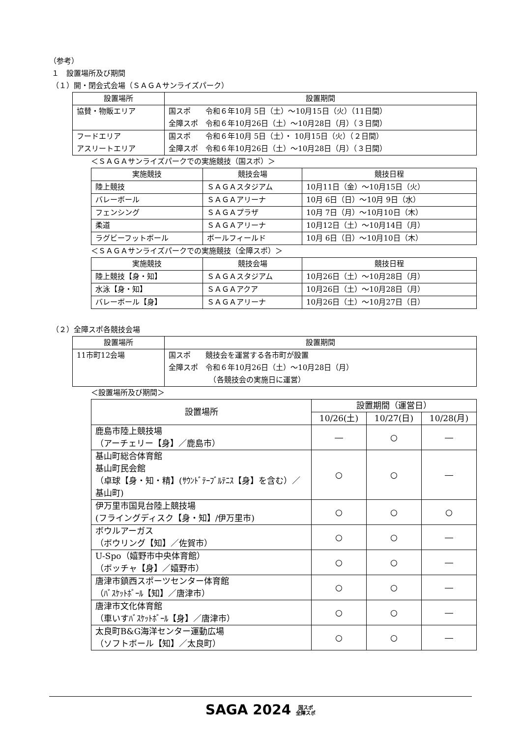（参考）
１　設置場所及び期間
（１）開・閉会式会場（ＳＡＧＡサンライズパーク）
| 設置場所 | 設置期間 |
| --- | --- |
| 協賛・物販エリア | 国スポ 令和６年10月 5日（土）～10月15日（火）（11日間） 全障スポ 令和６年10月26日（土）～10月28日（月）（３日間） |
| フードエリア アスリートエリア | 国スポ 令和６年10月 5日（土）・ 10月15日（火）（２日間） 全障スポ 令和６年10月26日（土）～10月28日（月）（３日間） |
＜ＳＡＧＡサンライズパークでの実施競技（国スポ）＞
| 実施競技 | 競技会場 | 競技日程 |
| --- | --- | --- |
| 陸上競技 | ＳＡＧＡスタジアム | 10月11日（金）～10月15日（火） |
| バレーボール | ＳＡＧＡアリーナ | 10月 6日（日）～10月 9日（水） |
| フェンシング | ＳＡＧＡプラザ | 10月 7日（月）～10月10日（木） |
| 柔道 | ＳＡＧＡアリーナ | 10月12日（土）～10月14日（月） |
| ラグビーフットボール | ボールフィールド | 10月 6日（日）～10月10日（木） |
＜ＳＡＧＡサンライズパークでの実施競技（全障スポ）＞
| 実施競技 | 競技会場 | 競技日程 |
| --- | --- | --- |
| 陸上競技【身・知】 | ＳＡＧＡスタジアム | 10月26日（土）～10月28日（月） |
| 水泳【身・知】 | ＳＡＧＡアクア | 10月26日（土）～10月28日（月） |
| バレーボール【身】 | ＳＡＧＡアリーナ | 10月26日（土）～10月27日（日） |
（２）全障スポ各競技会場
| 設置場所 | 設置期間 |
| --- | --- |
| 11市町12会場 | 国スポ 競技会を運営する各市町が設置 全障スポ 令和６年10月26日（土）～10月28日（月） （各競技会の実施日に運営） |
＜設置場所及び期間＞
| 設置場所 | 設置期間（運営日） | | |
| --- | --- | --- | --- |
| | 10/26(土) | 10/27(日) | 10/28(月) |
| 鹿島市陸上競技場 （アーチェリー【身】／鹿島市） | ― | ○ | ― |
| 基山町総合体育館 基山町民会館 （卓球【身・知・精】(ｻｳﾝﾄﾞﾃｰﾌﾞﾙﾃﾆｽ【身】を含む）／基山町) | ○ | ○ | ― |
| 伊万里市国見台陸上競技場 (フライングディスク【身・知】/伊万里市) | ○ | ○ | ○ |
| ボウルアーガス （ボウリング【知】／佐賀市） | ○ | ○ | ― |
| U-Spo（嬉野市中央体育館） （ボッチャ【身】／嬉野市） | ○ | ○ | ― |
| 唐津市鎮西スポーツセンター体育館 （ﾊﾞｽｹｯﾄﾎﾞｰﾙ【知】／唐津市） | ○ | ○ | ― |
| 唐津市文化体育館 （車いすﾊﾞｽｹｯﾄﾎﾞｰﾙ【身】／唐津市） | ○ | ○ | ― |
| 太良町B&G海洋センター運動広場 （ソフトボール【知】／太良町） | ○ | ○ | ― |
SAGA 2024 国スポ
全障スポ